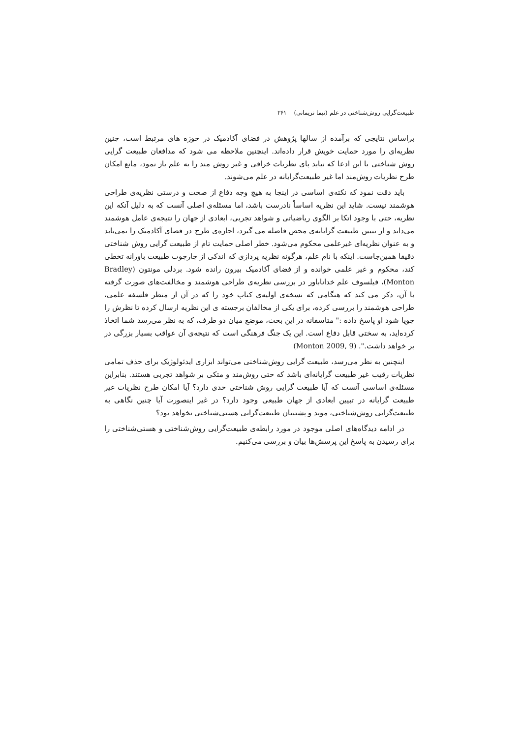طبیعت‌گرایی روش‌شناختی در علم (نیما نریمانی) ۲۶۱
براساس نتایجی که برآمده از سالها پژوهش در فضای آکادمیک در حوزه های مرتبط است، چنین نظریه‌ای را مورد حمایت خویش قرار داده‌اند. اینچنین ملاحظه می شود که مدافعان طبیعت گرایی روش شناختی با این ادعا که نباید پای نظریات خرافی و غیر روش مند را به علم باز نمود، مانع امکان طرح نظریات روش‌مند اما غیر طبیعت‌گرایانه در علم می‌شوند.
باید دقت نمود که نکته‌ی اساسی در اینجا به هیچ وجه دفاع از صحت و درستی نظریه‌ی طراحی هوشمند نیست. شاید این نظریه اساساً نادرست باشد، اما مسئله‌ی اصلی آنست که به دلیل آنکه این نظریه، حتی با وجود اتکا بر الگوی ریاضیاتی و شواهد تجربی، ابعادی از جهان را نتیجه‌ی عامل هوشمند می‌داند و از تبیین طبیعت گرایانه‌ی محض فاصله می گیرد، اجازه‌ی طرح در فضای آکادمیک را نمی‌یابد و به عنوان نظریه‌ای غیرعلمی محکوم می‌شود. خطر اصلی حمایت تام از طبیعت گرایی روش شناختی دقیقا همین‌جاست. اینکه با نام علم، هرگونه نظریه پردازی که اندکی از چارچوب طبیعت باورانه تخطی کند، محکوم و غیر علمی خوانده و از فضای آکادمیک بیرون رانده شود. بردلی مونتون (Bradley Monton)، فیلسوف علم خداناباور در بررسی نظریه‌ی طراحی هوشمند و مخالفت‌های صورت گرفته با آن، ذکر می کند که هنگامی که نسخه‌ی اولیه‌ی کتاب خود را که در آن از منظر فلسفه علمی، طراحی هوشمند را بررسی کرده، برای یکی از مخالفان برجسته ی این نظریه ارسال کرده تا نظرش را جویا شود او پاسخ داده :" متاسفانه در این بحث، موضع میان دو طرف، که به نظر می‌رسد شما اتخاذ کرده‌اید، به سختی قابل دفاع است. این یک جنگ فرهنگی است که نتیجه‌ی آن عواقب بسیار بزرگی در بر خواهد داشت.". (Monton 2009, 9)
اینچنین به نظر می‌رسد، طبیعت گرایی روش‌شناختی می‌تواند ابزاری ایدئولوژیک برای حذف تمامی نظریات رقیب غیر طبیعت گرایانه‌ای باشد که حتی روش‌مند و متکی بر شواهد تجربی هستند. بنابراین مسئله‌ی اساسی آنست که آیا طبیعت گرایی روش شناختی حدی دارد؟ آیا امکان طرح نظریات غیر طبیعت گرایانه در تبیین ابعادی از جهان طبیعی وجود دارد؟ در غیر اینصورت آیا چنین نگاهی به طبیعت‌گرایی روش‌شناختی، موید و پشتیبان طبیعت‌گرایی هستی‌شناختی نخواهد بود؟
در ادامه دیدگاه‌های اصلی موجود در مورد رابطه‌ی طبیعت‌گرایی روش‌شناختی و هستی‌شناختی را برای رسیدن به پاسخ این پرسش‌ها بیان و بررسی می‌کنیم.